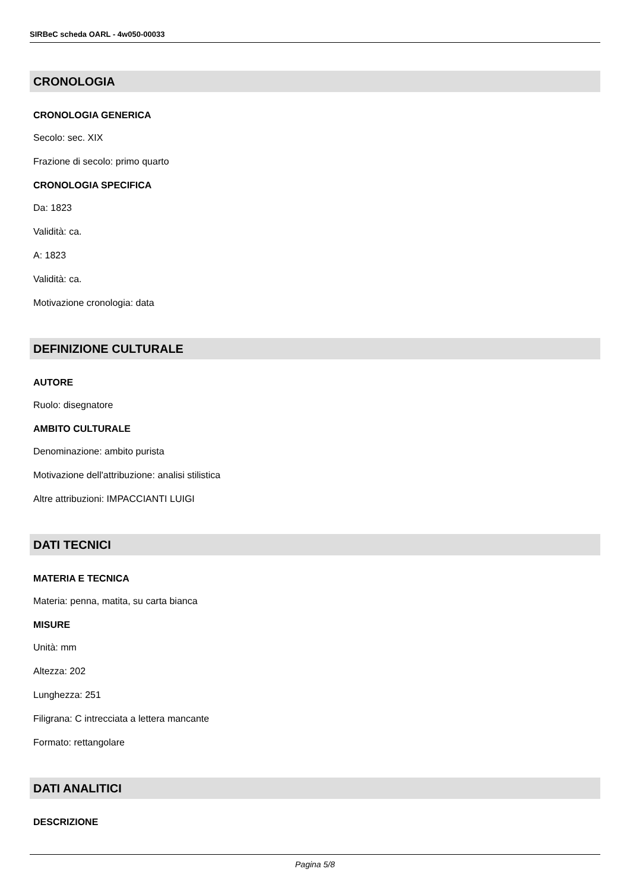SIRBeC scheda OARL - 4w050-00033
CRONOLOGIA
CRONOLOGIA GENERICA
Secolo: sec. XIX
Frazione di secolo: primo quarto
CRONOLOGIA SPECIFICA
Da: 1823
Validità: ca.
A: 1823
Validità: ca.
Motivazione cronologia: data
DEFINIZIONE CULTURALE
AUTORE
Ruolo: disegnatore
AMBITO CULTURALE
Denominazione: ambito purista
Motivazione dell'attribuzione: analisi stilistica
Altre attribuzioni: IMPACCIANTI LUIGI
DATI TECNICI
MATERIA E TECNICA
Materia: penna, matita, su carta bianca
MISURE
Unità: mm
Altezza: 202
Lunghezza: 251
Filigrana: C intrecciata a lettera mancante
Formato: rettangolare
DATI ANALITICI
DESCRIZIONE
Pagina 5/8